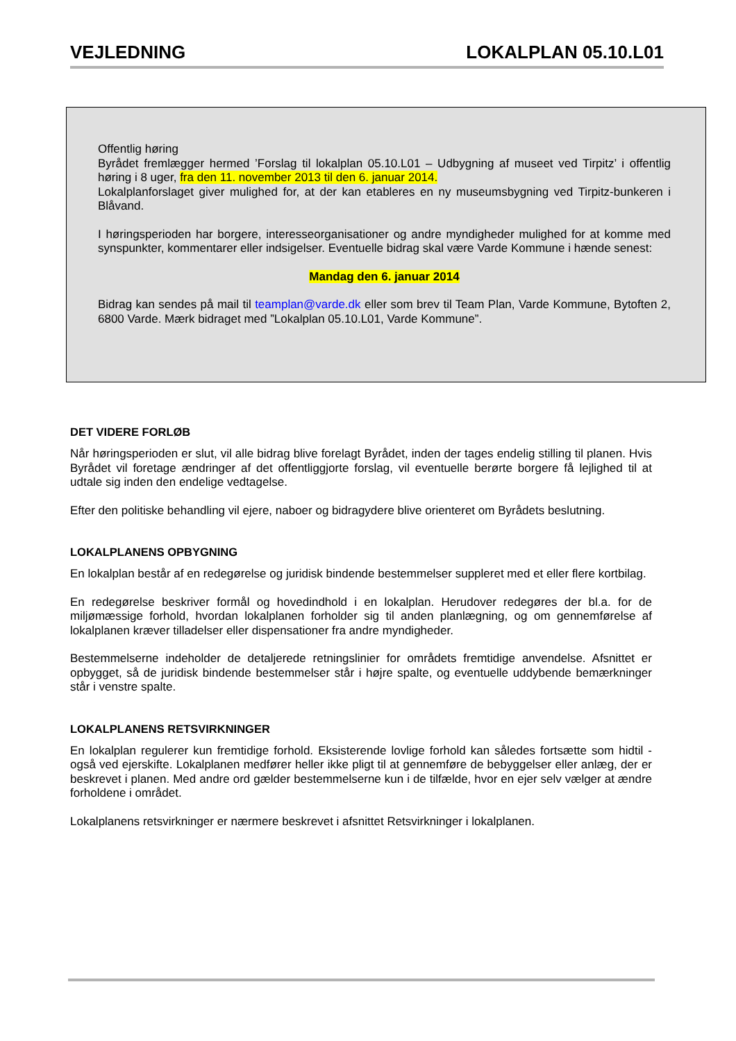VEJLEDNING LOKALPLAN 05.10.L01
Offentlig høring
Byrådet fremlægger hermed ’Forslag til lokalplan 05.10.L01 – Udbygning af museet ved Tirpitz’ i offentlig høring i 8 uger, fra den 11. november 2013 til den 6. januar 2014.
Lokalplanforslaget giver mulighed for, at der kan etableres en ny museumsbygning ved Tirpitz-bunkeren i Blåvand.
I høringsperioden har borgere, interesseorganisationer og andre myndigheder mulighed for at komme med synspunkter, kommentarer eller indsigelser. Eventuelle bidrag skal være Varde Kommune i hænde senest:
Mandag den 6. januar 2014
Bidrag kan sendes på mail til teamplan@varde.dk eller som brev til Team Plan, Varde Kommune, Bytoften 2, 6800 Varde. Mærk bidraget med ”Lokalplan 05.10.L01, Varde Kommune”.
DET VIDERE FORLØB
Når høringsperioden er slut, vil alle bidrag blive forelagt Byrådet, inden der tages endelig stilling til planen. Hvis Byrådet vil foretage ændringer af det offentliggjorte forslag, vil eventuelle berørte borgere få lejlighed til at udtale sig inden den endelige vedtagelse.
Efter den politiske behandling vil ejere, naboer og bidragydere blive orienteret om Byrådets beslutning.
LOKALPLANENS OPBYGNING
En lokalplan består af en redegørelse og juridisk bindende bestemmelser suppleret med et eller flere kortbilag.
En redegørelse beskriver formål og hovedindhold i en lokalplan. Herudover redegøres der bl.a. for de miljømæssige forhold, hvordan lokalplanen forholder sig til anden planlægning, og om gennemførelse af lokalplanen kræver tilladelser eller dispensationer fra andre myndigheder.
Bestemmelserne indeholder de detaljerede retningslinier for områdets fremtidige anvendelse. Afsnittet er opbygget, så de juridisk bindende bestemmelser står i højre spalte, og eventuelle uddybende bemærkninger står i venstre spalte.
LOKALPLANENS RETSVIRKNINGER
En lokalplan regulerer kun fremtidige forhold. Eksisterende lovlige forhold kan således fortsætte som hidtil - også ved ejerskifte. Lokalplanen medfører heller ikke pligt til at gennemføre de bebyggelser eller anlæg, der er beskrevet i planen. Med andre ord gælder bestemmelserne kun i de tilfælde, hvor en ejer selv vælger at ændre forholdene i området.
Lokalplanens retsvirkninger er nærmere beskrevet i afsnittet Retsvirkninger i lokalplanen.